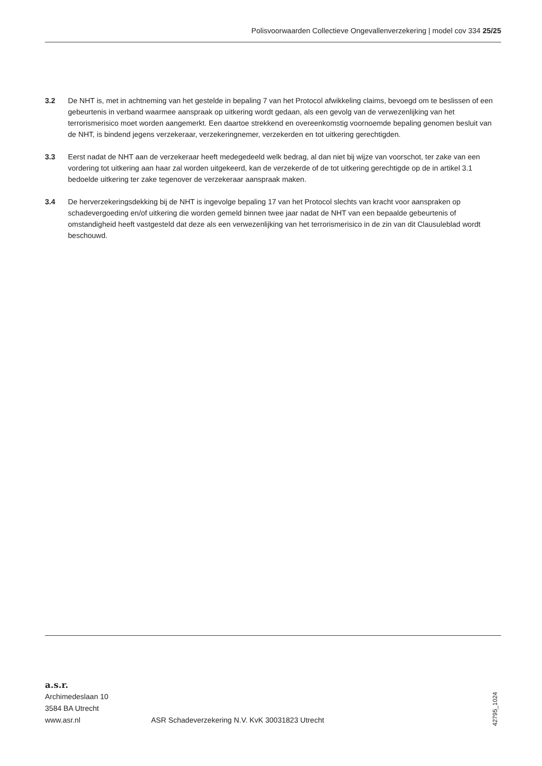Polisvoorwaarden Collectieve Ongevallenverzekering | model cov 334 25/25
3.2 De NHT is, met in achtneming van het gestelde in bepaling 7 van het Protocol afwikkeling claims, bevoegd om te beslissen of een gebeurtenis in verband waarmee aanspraak op uitkering wordt gedaan, als een gevolg van de verwezenlijking van het terrorismerisico moet worden aangemerkt. Een daartoe strekkend en overeenkomstig voornoemde bepaling genomen besluit van de NHT, is bindend jegens verzekeraar, verzekeringnemer, verzekerden en tot uitkering gerechtigden.
3.3 Eerst nadat de NHT aan de verzekeraar heeft medegedeeld welk bedrag, al dan niet bij wijze van voorschot, ter zake van een vordering tot uitkering aan haar zal worden uitgekeerd, kan de verzekerde of de tot uitkering gerechtigde op de in artikel 3.1 bedoelde uitkering ter zake tegenover de verzekeraar aanspraak maken.
3.4 De herverzekeringsdekking bij de NHT is ingevolge bepaling 17 van het Protocol slechts van kracht voor aanspraken op schadevergoeding en/of uitkering die worden gemeld binnen twee jaar nadat de NHT van een bepaalde gebeurtenis of omstandigheid heeft vastgesteld dat deze als een verwezenlijking van het terrorismerisico in de zin van dit Clausuleblad wordt beschouwd.
a.s.r.
Archimedeslaan 10
3584 BA Utrecht
www.asr.nl
ASR Schadeverzekering N.V. KvK 30031823 Utrecht
42795_1024